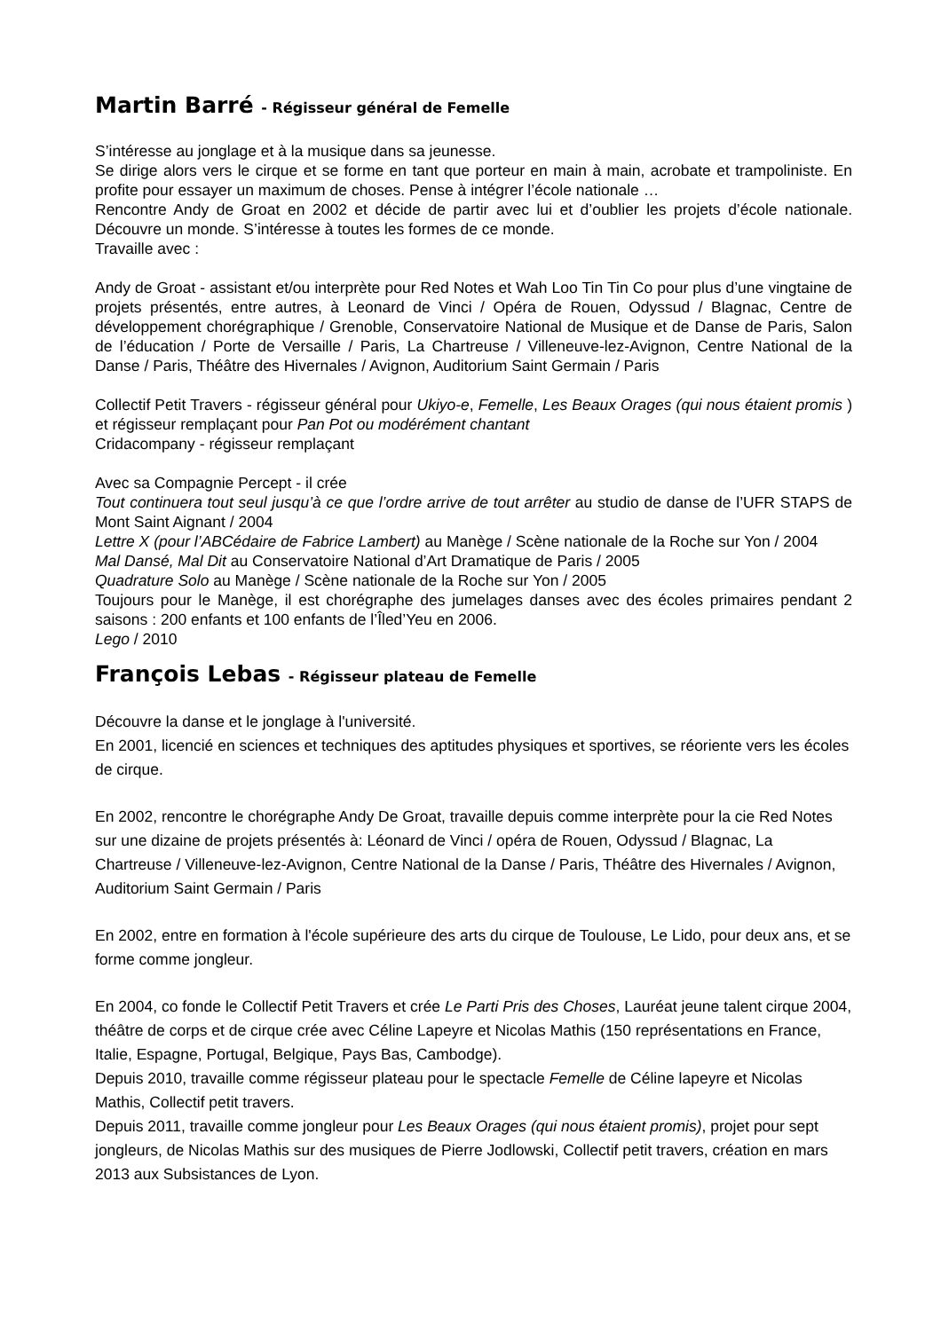Martin Barré - Régisseur général de Femelle
S’intéresse au jonglage et à la musique dans sa jeunesse.
Se dirige alors vers le cirque et se forme en tant que porteur en main à main, acrobate et trampoliniste. En profite pour essayer un maximum de choses. Pense à intégrer l’école nationale …
Rencontre Andy de Groat en 2002 et décide de partir avec lui et d’oublier les projets d’école nationale. Découvre un monde. S’intéresse à toutes les formes de ce monde.
Travaille avec :
Andy de Groat - assistant et/ou interprète pour Red Notes et Wah Loo Tin Tin Co pour plus d’une vingtaine de projets présentés, entre autres, à Leonard de Vinci / Opéra de Rouen, Odyssud / Blagnac, Centre de développement chorégraphique / Grenoble, Conservatoire National de Musique et de Danse de Paris, Salon de l’éducation / Porte de Versaille / Paris, La Chartreuse / Villeneuve-lez-Avignon, Centre National de la Danse / Paris, Théâtre des Hivernales / Avignon, Auditorium Saint Germain / Paris
Collectif Petit Travers - régisseur général pour Ukiyo-e, Femelle, Les Beaux Orages (qui nous étaient promis ) et régisseur remplaçant pour Pan Pot ou modérément chantant
Cridacompany - régisseur remplaçant
Avec sa Compagnie Percept - il crée
Tout continuera tout seul jusqu’à ce que l’ordre arrive de tout arrêter au studio de danse de l’UFR STAPS de Mont Saint Aignant / 2004
Lettre X (pour l’ABCédaire de Fabrice Lambert) au Manège / Scène nationale de la Roche sur Yon / 2004
Mal Dansé, Mal Dit au Conservatoire National d’Art Dramatique de Paris / 2005
Quadrature Solo au Manège / Scène nationale de la Roche sur Yon / 2005
Toujours pour le Manège, il est chorégraphe des jumelages danses avec des écoles primaires pendant 2 saisons : 200 enfants et 100 enfants de l’Îled’Yeu en 2006.
Lego / 2010
François Lebas - Régisseur plateau de Femelle
Découvre la danse et le jonglage à l'université.
En 2001, licencié en sciences et techniques des aptitudes physiques et sportives, se réoriente vers les écoles de cirque.
En 2002, rencontre le chorégraphe Andy De Groat, travaille depuis comme interprète pour la cie Red Notes sur une dizaine de projets présentés à: Léonard de Vinci / opéra de Rouen, Odyssud / Blagnac, La Chartreuse / Villeneuve-lez-Avignon, Centre National de la Danse / Paris, Théâtre des Hivernales / Avignon, Auditorium Saint Germain / Paris
En 2002, entre en formation à l'école supérieure des arts du cirque de Toulouse, Le Lido, pour deux ans, et se forme comme jongleur.
En 2004, co fonde le Collectif Petit Travers et crée Le Parti Pris des Choses, Lauréat jeune talent cirque 2004, théâtre de corps et de cirque crée avec Céline Lapeyre et Nicolas Mathis (150 représentations en France, Italie, Espagne, Portugal, Belgique, Pays Bas, Cambodge).
Depuis 2010, travaille comme régisseur plateau pour le spectacle Femelle de Céline lapeyre et Nicolas Mathis, Collectif petit travers.
Depuis 2011, travaille comme jongleur pour Les Beaux Orages (qui nous étaient promis), projet pour sept jongleurs, de Nicolas Mathis sur des musiques de Pierre Jodlowski, Collectif petit travers, création en mars 2013 aux Subsistances de Lyon.